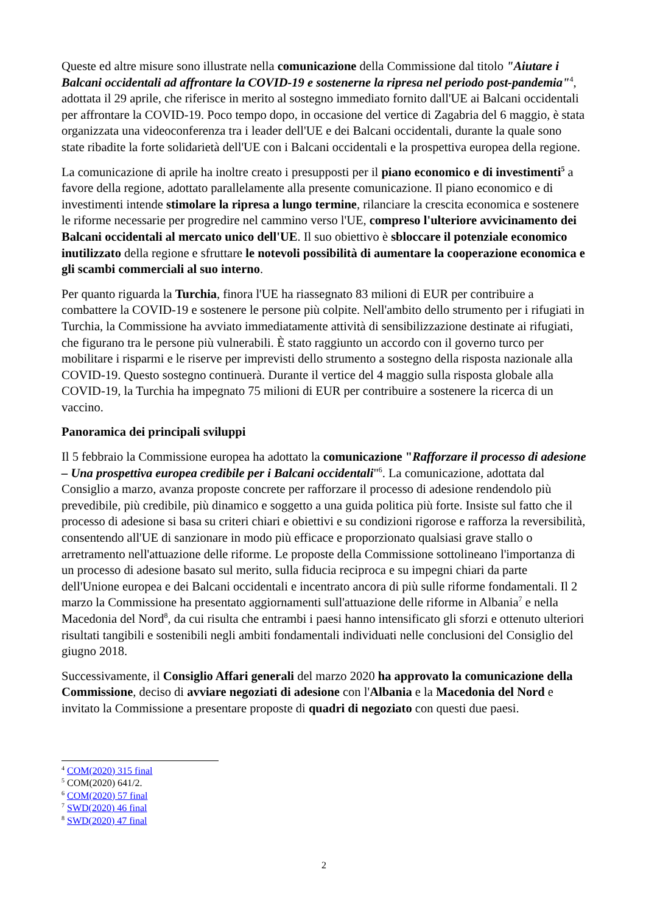Queste ed altre misure sono illustrate nella comunicazione della Commissione dal titolo "Aiutare i Balcani occidentali ad affrontare la COVID-19 e sostenerne la ripresa nel periodo post-pandemia"<sup>4</sup>, adottata il 29 aprile, che riferisce in merito al sostegno immediato fornito dall'UE ai Balcani occidentali per affrontare la COVID-19. Poco tempo dopo, in occasione del vertice di Zagabria del 6 maggio, è stata organizzata una videoconferenza tra i leader dell'UE e dei Balcani occidentali, durante la quale sono state ribadite la forte solidarietà dell'UE con i Balcani occidentali e la prospettiva europea della regione.
La comunicazione di aprile ha inoltre creato i presupposti per il piano economico e di investimenti<sup>5</sup> a favore della regione, adottato parallelamente alla presente comunicazione. Il piano economico e di investimenti intende stimolare la ripresa a lungo termine, rilanciare la crescita economica e sostenere le riforme necessarie per progredire nel cammino verso l'UE, compreso l'ulteriore avvicinamento dei Balcani occidentali al mercato unico dell'UE. Il suo obiettivo è sbloccare il potenziale economico inutilizzato della regione e sfruttare le notevoli possibilità di aumentare la cooperazione economica e gli scambi commerciali al suo interno.
Per quanto riguarda la Turchia, finora l'UE ha riassegnato 83 milioni di EUR per contribuire a combattere la COVID-19 e sostenere le persone più colpite. Nell'ambito dello strumento per i rifugiati in Turchia, la Commissione ha avviato immediatamente attività di sensibilizzazione destinate ai rifugiati, che figurano tra le persone più vulnerabili. È stato raggiunto un accordo con il governo turco per mobilitare i risparmi e le riserve per imprevisti dello strumento a sostegno della risposta nazionale alla COVID-19. Questo sostegno continuerà. Durante il vertice del 4 maggio sulla risposta globale alla COVID-19, la Turchia ha impegnato 75 milioni di EUR per contribuire a sostenere la ricerca di un vaccino.
Panoramica dei principali sviluppi
Il 5 febbraio la Commissione europea ha adottato la comunicazione "Rafforzare il processo di adesione – Una prospettiva europea credibile per i Balcani occidentali"<sup>6</sup>. La comunicazione, adottata dal Consiglio a marzo, avanza proposte concrete per rafforzare il processo di adesione rendendolo più prevedibile, più credibile, più dinamico e soggetto a una guida politica più forte. Insiste sul fatto che il processo di adesione si basa su criteri chiari e obiettivi e su condizioni rigorose e rafforza la reversibilità, consentendo all'UE di sanzionare in modo più efficace e proporzionato qualsiasi grave stallo o arretramento nell'attuazione delle riforme. Le proposte della Commissione sottolineano l'importanza di un processo di adesione basato sul merito, sulla fiducia reciproca e su impegni chiari da parte dell'Unione europea e dei Balcani occidentali e incentrato ancora di più sulle riforme fondamentali. Il 2 marzo la Commissione ha presentato aggiornamenti sull'attuazione delle riforme in Albania<sup>7</sup> e nella Macedonia del Nord<sup>8</sup>, da cui risulta che entrambi i paesi hanno intensificato gli sforzi e ottenuto ulteriori risultati tangibili e sostenibili negli ambiti fondamentali individuati nelle conclusioni del Consiglio del giugno 2018.
Successivamente, il Consiglio Affari generali del marzo 2020 ha approvato la comunicazione della Commissione, deciso di avviare negoziati di adesione con l'Albania e la Macedonia del Nord e invitato la Commissione a presentare proposte di quadri di negoziato con questi due paesi.
<sup>4</sup> COM(2020) 315 final
<sup>5</sup> COM(2020) 641/2.
<sup>6</sup> COM(2020) 57 final
<sup>7</sup> SWD(2020) 46 final
<sup>8</sup> SWD(2020) 47 final
2